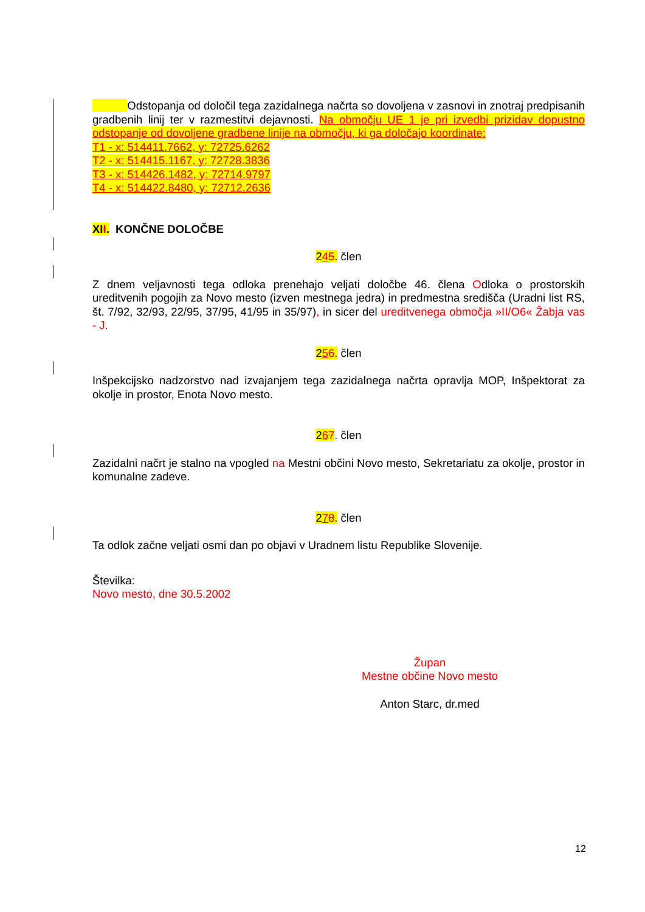Odstopanja od določil tega zazidalnega načrta so dovoljena v zasnovi in znotraj predpisanih gradbenih linij ter v razmestitvi dejavnosti. Na območju UE 1 je pri izvedbi prizidav dopustno odstopanje od dovoljene gradbene linije na območju, ki ga določajo koordinate:
T1 - x: 514411.7662, y: 72725.6262
T2 - x: 514415.1167, y: 72728.3836
T3 - x: 514426.1482, y: 72714.9797
T4 - x: 514422.8480, y: 72712.2636
XII. KONČNE DOLOČBE
245. člen
Z dnem veljavnosti tega odloka prenehajo veljati določbe 46. člena Odloka o prostorskih ureditvenih pogojih za Novo mesto (izven mestnega jedra) in predmestna središča (Uradni list RS, št. 7/92, 32/93, 22/95, 37/95, 41/95 in 35/97), in sicer del ureditvenega območja »II/O6« Žabja vas - J.
256. člen
Inšpekcijsko nadzorstvo nad izvajanjem tega zazidalnega načrta opravlja MOP, Inšpektorat za okolje in prostor, Enota Novo mesto.
267. člen
Zazidalni načrt je stalno na vpogled na Mestni občini Novo mesto, Sekretariatu za okolje, prostor in komunalne zadeve.
278. člen
Ta odlok začne veljati osmi dan po objavi v Uradnem listu Republike Slovenije.
Številka:
Novo mesto, dne 30.5.2002
Župan
Mestne občine Novo mesto
Anton Starc, dr.med
12